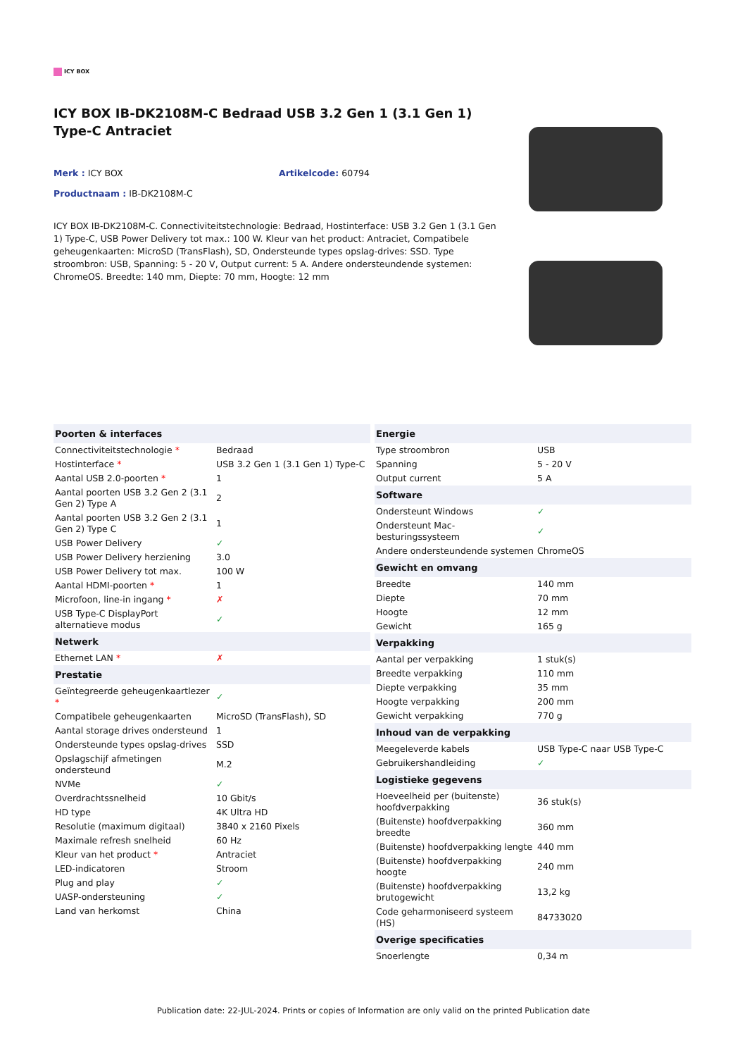ICY BOX
ICY BOX IB-DK2108M-C Bedraad USB 3.2 Gen 1 (3.1 Gen 1) Type-C Antraciet
Merk : ICY BOX Artikelcode: 60794
Productnaam : IB-DK2108M-C
ICY BOX IB-DK2108M-C. Connectiviteitstechnologie: Bedraad, Hostinterface: USB 3.2 Gen 1 (3.1 Gen 1) Type-C, USB Power Delivery tot max.: 100 W. Kleur van het product: Antraciet, Compatibele geheugenkaarten: MicroSD (TransFlash), SD, Ondersteunde types opslag-drives: SSD. Type stroombron: USB, Spanning: 5 - 20 V, Output current: 5 A. Andere ondersteundende systemen: ChromeOS. Breedte: 140 mm, Diepte: 70 mm, Hoogte: 12 mm
| Poorten & interfaces | |
| --- | --- |
| Connectiviteitstechnologie * | Bedraad |
| Hostinterface * | USB 3.2 Gen 1 (3.1 Gen 1) Type-C |
| Aantal USB 2.0-poorten * | 1 |
| Aantal poorten USB 3.2 Gen 2 (3.1 Gen 2) Type A | 2 |
| Aantal poorten USB 3.2 Gen 2 (3.1 Gen 2) Type C | 1 |
| USB Power Delivery | ✓ |
| USB Power Delivery herziening | 3.0 |
| USB Power Delivery tot max. | 100 W |
| Aantal HDMI-poorten * | 1 |
| Microfoon, line-in ingang * | ✗ |
| USB Type-C DisplayPort alternatieve modus | ✓ |
| Netwerk | |
| Ethernet LAN * | ✗ |
| Prestatie | |
| Geïntegreerde geheugenkaartlezer * | ✓ |
| Compatibele geheugenkaarten | MicroSD (TransFlash), SD |
| Aantal storage drives ondersteund | 1 |
| Ondersteunde types opslag-drives | SSD |
| Opslagschijf afmetingen ondersteund | M.2 |
| NVMe | ✓ |
| Overdrachtssnelheid | 10 Gbit/s |
| HD type | 4K Ultra HD |
| Resolutie (maximum digitaal) | 3840 x 2160 Pixels |
| Maximale refresh snelheid | 60 Hz |
| Kleur van het product * | Antraciet |
| LED-indicatoren | Stroom |
| Plug and play | ✓ |
| UASP-ondersteuning | ✓ |
| Land van herkomst | China |
| Energie | |
| --- | --- |
| Type stroombron | USB |
| Spanning | 5 - 20 V |
| Output current | 5 A |
| Software | |
| Ondersteunt Windows | ✓ |
| Ondersteunt Mac-besturingssysteem | ✓ |
| Andere ondersteundende systemen | ChromeOS |
| Gewicht en omvang | |
| Breedte | 140 mm |
| Diepte | 70 mm |
| Hoogte | 12 mm |
| Gewicht | 165 g |
| Verpakking | |
| Aantal per verpakking | 1 stuk(s) |
| Breedte verpakking | 110 mm |
| Diepte verpakking | 35 mm |
| Hoogte verpakking | 200 mm |
| Gewicht verpakking | 770 g |
| Inhoud van de verpakking | |
| Meegeleverde kabels | USB Type-C naar USB Type-C |
| Gebruikershandleiding | ✓ |
| Logistieke gegevens | |
| Hoeveelheid per (buitenste) hoofdverpakking | 36 stuk(s) |
| (Buitenste) hoofdverpakking breedte | 360 mm |
| (Buitenste) hoofdverpakking lengte | 440 mm |
| (Buitenste) hoofdverpakking hoogte | 240 mm |
| (Buitenste) hoofdverpakking brutogewicht | 13,2 kg |
| Code geharmoniseerd systeem (HS) | 84733020 |
| Overige specificaties | |
| Snoerlengte | 0,34 m |
Publication date: 22-JUL-2024. Prints or copies of Information are only valid on the printed Publication date